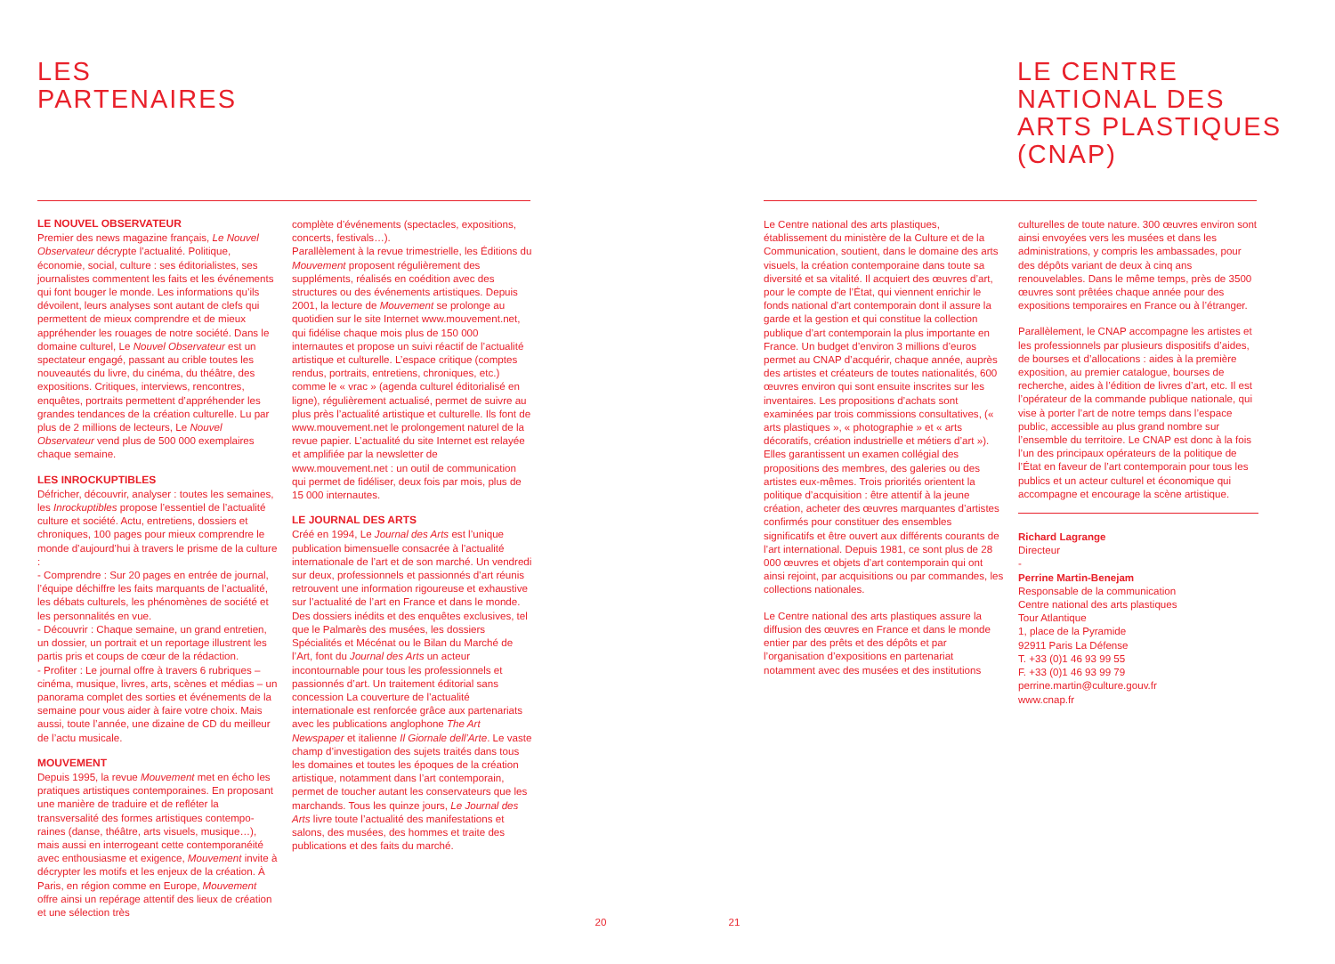LES
PARTENAIRES
LE NOUVEL OBSERVATEUR
Premier des news magazine français, Le Nouvel Observateur décrypte l’actualité. Politique, économie, social, culture : ses éditorialistes, ses journalistes commentent les faits et les événements qui font bouger le monde. Les informations qu’ils dévoilent, leurs analyses sont autant de clefs qui permettent de mieux comprendre et de mieux appréhender les rouages de notre société. Dans le domaine culturel, Le Nouvel Observateur est un spectateur engagé, passant au crible toutes les nouveautés du livre, du cinéma, du théâtre, des expositions. Critiques, interviews, rencontres, enquêtes, portraits permettent d’appréhender les grandes tendances de la création culturelle. Lu par plus de 2 millions de lecteurs, Le Nouvel Observateur vend plus de 500 000 exemplaires chaque semaine.
LES INROCKUPTIBLES
Défricher, découvrir, analyser : toutes les semaines, les Inrockuptibles propose l’essentiel de l’actualité culture et société. Actu, entretiens, dossiers et chroniques, 100 pages pour mieux comprendre le monde d’aujourd’hui à travers le prisme de la culture :
- Comprendre : Sur 20 pages en entrée de journal, l’équipe déchiffre les faits marquants de l’actualité, les débats culturels, les phénomènes de société et les personnalités en vue.
- Découvrir : Chaque semaine, un grand entretien, un dossier, un portrait et un reportage illustrent les partis pris et coups de cœur de la rédaction.
- Profiter : Le journal offre à travers 6 rubriques – cinéma, musique, livres, arts, scènes et médias – un panorama complet des sorties et événements de la semaine pour vous aider à faire votre choix. Mais aussi, toute l’année, une dizaine de CD du meilleur de l’actu musicale.
MOUVEMENT
Depuis 1995, la revue Mouvement met en écho les pratiques artistiques contemporaines. En proposant une manière de traduire et de refléter la transversalité des formes artistiques contempo-raines (danse, théâtre, arts visuels, musique…), mais aussi en interrogeant cette contemporanéité avec enthousiasme et exigence, Mouvement invite à décrypter les motifs et les enjeux de la création. À Paris, en région comme en Europe, Mouvement offre ainsi un repérage attentif des lieux de création et une sélection très
complète d’événements (spectacles, expositions, concerts, festivals…).
Parallèlement à la revue trimestrielle, les Éditions du Mouvement proposent régulièrement des suppléments, réalisés en coédition avec des structures ou des événements artistiques. Depuis 2001, la lecture de Mouvement se prolonge au quotidien sur le site Internet www.mouvement.net, qui fidélise chaque mois plus de 150 000 internautes et propose un suivi réactif de l’actualité artistique et culturelle. L’espace critique (comptes rendus, portraits, entretiens, chroniques, etc.) comme le « vrac » (agenda culturel éditorialisé en ligne), régulièrement actualisé, permet de suivre au plus près l’actualité artistique et culturelle. Ils font de www.mouvement.net le prolongement naturel de la revue papier. L’actualité du site Internet est relayée et amplifiée par la newsletter de www.mouvement.net : un outil de communication qui permet de fidéliser, deux fois par mois, plus de 15 000 internautes.
LE JOURNAL DES ARTS
Créé en 1994, Le Journal des Arts est l’unique publication bimensuelle consacrée à l’actualité internationale de l’art et de son marché. Un vendredi sur deux, professionnels et passionnés d’art réunis retrouvent une information rigoureuse et exhaustive sur l’actualité de l’art en France et dans le monde. Des dossiers inédits et des enquêtes exclusives, tel que le Palmarès des musées, les dossiers Spécialités et Mécénat ou le Bilan du Marché de l’Art, font du Journal des Arts un acteur incontournable pour tous les professionnels et passionnés d’art. Un traitement éditorial sans concession La couverture de l’actualité internationale est renforcée grâce aux partenariats avec les publications anglophone The Art Newspaper et italienne Il Giornale dell’Arte. Le vaste champ d’investigation des sujets traités dans tous les domaines et toutes les époques de la création artistique, notamment dans l’art contemporain, permet de toucher autant les conservateurs que les marchands. Tous les quinze jours, Le Journal des Arts livre toute l’actualité des manifestations et salons, des musées, des hommes et traite des publications et des faits du marché.
LE CENTRE
NATIONAL DES
ARTS PLASTIQUES
(CNAP)
Le Centre national des arts plastiques, établissement du ministère de la Culture et de la Communication, soutient, dans le domaine des arts visuels, la création contemporaine dans toute sa diversité et sa vitalité. Il acquiert des œuvres d’art, pour le compte de l’État, qui viennent enrichir le fonds national d’art contemporain dont il assure la garde et la gestion et qui constitue la collection publique d’art contemporain la plus importante en France. Un budget d’environ 3 millions d’euros permet au CNAP d’acquérir, chaque année, auprès des artistes et créateurs de toutes nationalités, 600 œuvres environ qui sont ensuite inscrites sur les inventaires. Les propositions d’achats sont examinées par trois commissions consultatives, (« arts plastiques », « photographie » et « arts décoratifs, création industrielle et métiers d’art »). Elles garantissent un examen collégial des propositions des membres, des galeries ou des artistes eux-mêmes. Trois priorités orientent la politique d’acquisition : être attentif à la jeune création, acheter des œuvres marquantes d’artistes confirmés pour constituer des ensembles significatifs et être ouvert aux différents courants de l’art international. Depuis 1981, ce sont plus de 28 000 œuvres et objets d’art contemporain qui ont ainsi rejoint, par acquisitions ou par commandes, les collections nationales.
Le Centre national des arts plastiques assure la diffusion des œuvres en France et dans le monde entier par des prêts et des dépôts et par l’organisation d’expositions en partenariat notamment avec des musées et des institutions
culturelles de toute nature. 300 œuvres environ sont ainsi envoyées vers les musées et dans les administrations, y compris les ambassades, pour des dépôts variant de deux à cinq ans renouvelables. Dans le même temps, près de 3500 œuvres sont prêtées chaque année pour des expositions temporaires en France ou à l’étranger.
Parallèlement, le CNAP accompagne les artistes et les professionnels par plusieurs dispositifs d’aides, de bourses et d’allocations : aides à la première exposition, au premier catalogue, bourses de recherche, aides à l’édition de livres d’art, etc. Il est l’opérateur de la commande publique nationale, qui vise à porter l’art de notre temps dans l’espace public, accessible au plus grand nombre sur l’ensemble du territoire. Le CNAP est donc à la fois l’un des principaux opérateurs de la politique de l’État en faveur de l’art contemporain pour tous les publics et un acteur culturel et économique qui accompagne et encourage la scène artistique.
Richard Lagrange
Directeur
-
Perrine Martin-Benejam
Responsable de la communication
Centre national des arts plastiques
Tour Atlantique
1, place de la Pyramide
92911 Paris La Défense
T. +33 (0)1 46 93 99 55
F. +33 (0)1 46 93 99 79
perrine.martin@culture.gouv.fr
www.cnap.fr
20 21